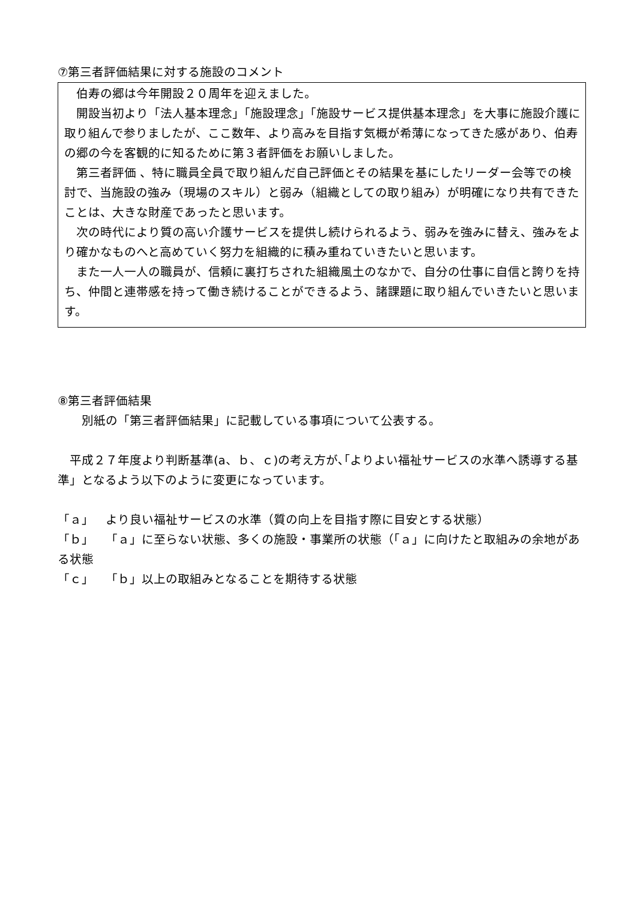⑦第三者評価結果に対する施設のコメント
　伯寿の郷は今年開設２０周年を迎えました。
　開設当初より「法人基本理念」「施設理念」「施設サービス提供基本理念」を大事に施設介護に取り組んで参りましたが、ここ数年、より高みを目指す気概が希薄になってきた感があり、伯寿の郷の今を客観的に知るために第３者評価をお願いしました。
　第三者評価 、特に職員全員で取り組んだ自己評価とその結果を基にしたリーダー会等での検討で、当施設の強み（現場のスキル）と弱み（組織としての取り組み）が明確になり共有できたことは、大きな財産であったと思います。
　次の時代により質の高い介護サービスを提供し続けられるよう、弱みを強みに替え、強みをより確かなものへと高めていく努力を組織的に積み重ねていきたいと思います。
　また一人一人の職員が、信頼に裏打ちされた組織風土のなかで、自分の仕事に自信と誇りを持ち、仲間と連帯感を持って働き続けることができるよう、諸課題に取り組んでいきたいと思います。
⑧第三者評価結果
　　別紙の「第三者評価結果」に記載している事項について公表する。
　平成２７年度より判断基準(a、ｂ、ｃ)の考え方が､｢よりよい福祉サービスの水準へ誘導する基準」となるよう以下のように変更になっています。
「ａ」　より良い福祉サービスの水準（質の向上を目指す際に目安とする状態）
「ｂ」　「ａ」に至らない状態、多くの施設・事業所の状態（「ａ」に向けたと取組みの余地がある状態
「ｃ」　「ｂ」以上の取組みとなることを期待する状態